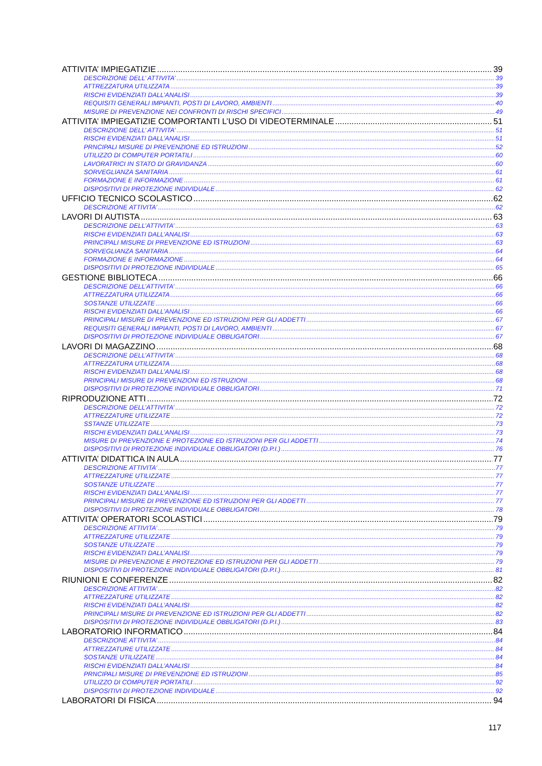ATTIVITA’ IMPIEGATIZIE 39
DESCRIZIONE DELL’ ATTIVITA’ 39
ATTREZZATURA UTILIZZATA 39
RISCHI EVIDENZIATI DALL’ANALISI 39
REQUISITI GENERALI IMPIANTI, POSTI DI LAVORO, AMBIENTI 40
MISURE DI PREVENZIONE NEI CONFRONTI DI RISCHI SPECIFICI 49
ATTIVITA’ IMPIEGATIZIE COMPORTANTI L’USO DI VIDEOTERMINALE 51
DESCRIZIONE DELL’ ATTIVITA’ 51
RISCHI EVIDENZIATI DALL’ANALISI 51
PRNCIPALI MISURE DI PREVENZIONE ED ISTRUZIONI 52
UTILIZZO DI COMPUTER PORTATILI 60
LAVORATRICI IN STATO DI GRAVIDANZA 60
SORVEGLIANZA SANITARIA 61
FORMAZIONE E INFORMAZIONE 61
DISPOSITIVI DI PROTEZIONE INDIVIDUALE 62
UFFICIO TECNICO SCOLASTICO 62
DESCRIZIONE ATTIVITA’ 62
LAVORI DI AUTISTA 63
DESCRIZIONE DELL’ATTIVITA’ 63
RISCHI EVIDENZIATI DALL’ANALISI 63
PRINCIPALI MISURE DI PREVENZIONE ED ISTRUZIONI 63
SORVEGLIANZA SANITARIA 64
FORMAZIONE E INFORMAZIONE 64
DISPOSITIVI DI PROTEZIONE INDIVIDUALE 65
GESTIONE BIBLIOTECA 66
DESCRIZIONE DELL’ATTIVITA’ 66
ATTREZZATURA UTILIZZATA 66
SOSTANZE UTILIZZATE 66
RISCHI EVIDENZIATI DALL’ANALISI 66
PRINCIPALI MISURE DI PREVENZIONE ED ISTRUZIONI PER GLI ADDETTI 67
REQUISITI GENERALI IMPIANTI, POSTI DI LAVORO, AMBIENTI 67
DISPOSITIVI DI PROTEZIONE INDIVIDUALE OBBLIGATORI 67
LAVORI DI MAGAZZINO 68
DESCRIZIONE DELL’ATTIVITA’ 68
ATTREZZATURA UTILIZZATA 68
RISCHI EVIDENZIATI DALL’ANALISI 68
PRINCIPALI MISURE DI PREVENZIONI ED ISTRUZIONI 68
DISPOSITIVI DI PROTEZIONE INDIVIDUALE OBBLIGATORI 71
RIPRODUZIONE ATTI 72
DESCRIZIONE DELL’ATTIVITA’ 72
ATTREZZATURE UTILIZZATE 72
SSTANZE UTILIZZATE 73
RISCHI EVIDENZIATI DALL’ANALISI 73
MISURE DI PREVENZIONE E PROTEZIONE ED ISTRUZIONI PER GLI ADDETTI 74
DISPOSITIVI DI PROTEZIONE INDIVIDUALE OBBLIGATORI (D.P.I.) 76
ATTIVITA’ DIDATTICA IN AULA 77
DESCRIZIONE ATTIVITA’ 77
ATTREZZATURE UTILIZZATE 77
SOSTANZE UTILIZZATE 77
RISCHI EVIDENZIATI DALL’ANALISI 77
PRINCIPALI MISURE DI PREVENZIONE ED ISTRUZIONI PER GLI ADDETTI 77
DISPOSITIVI DI PROTEZIONE INDIVIDUALE OBBLIGATORI 78
ATTIVITA’ OPERATORI SCOLASTICI 79
DESCRIZIONE ATTIVITA’ 79
ATTREZZATURE UTILIZZATE 79
SOSTANZE UTILIZZATE 79
RISCHI EVIDENZIATI DALL’ANALISI 79
MISURE DI PREVENZIONE E PROTEZIONE ED ISTRUZIONI PER GLI ADDETTI 79
DISPOSITIVI DI PROTEZIONE INDIVIDUALE OBBLIGATORI (D.P.I.) 81
RIUNIONI E CONFERENZE 82
DESCRIZIONE ATTIVITA’ 82
ATTREZZATURE UTILIZZATE 82
RISCHI EVIDENZIATI DALL’ANALISI 82
PRINCIPALI MISURE DI PREVENZIONE ED ISTRUZIONI PER GLI ADDETTI 82
DISPOSITIVI DI PROTEZIONE INDIVIDUALE OBBLIGATORI (D.P.I.) 83
LABORATORIO INFORMATICO 84
DESCRIZIONE ATTIVITA’ 84
ATTREZZATURE UTILIZZATE 84
SOSTANZE UTILIZZATE 84
RISCHI EVIDENZIATI DALL’ANALISI 84
PRNCIPALI MISURE DI PREVENZIONE ED ISTRUZIONI 85
UTILIZZO DI COMPUTER PORTATILI 92
DISPOSITIVI DI PROTEZIONE INDIVIDUALE 92
LABORATORI DI FISICA 94
117